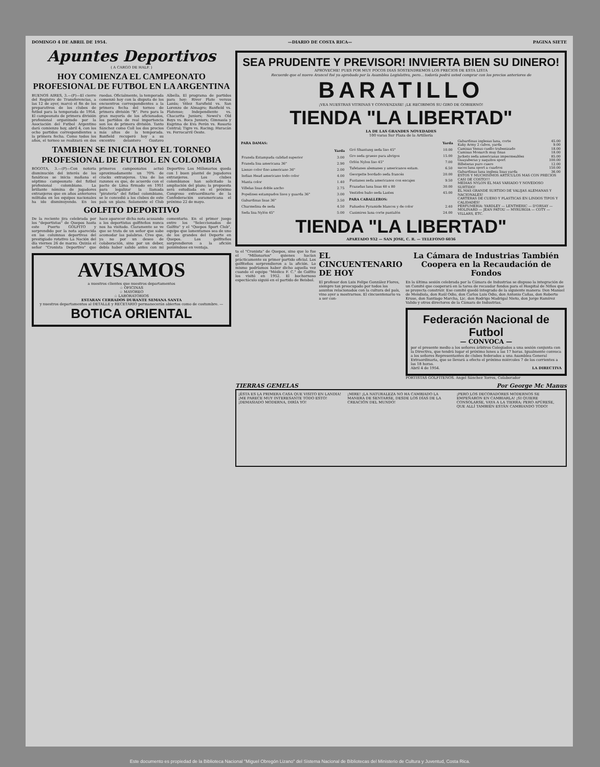DOMINGO 4 DE ABRIL DE 1954. —DIARIO DE COSTA RICA— PAGINA SIETE
Apuntes Deportivos
( A CARGO DE HALF. )
HOY COMIENZA EL CAMPEONATO PROFESIONAL DE FUTBOL EN LA ARGENTINA
BUENOS AIRES, 3.—(P)—El cierre del Registro de Transferencias, a las 12 de ayer, marcó el fin de los preparativos de los clubes de futbol para la temporada de 1954. El campeonato de primera división profesional organizado por la Asociación del Futbol Argentino dará comienzo hoy, abril 4, con los ocho partidos correspondientes a la primera fecha. Como todos los años, el torneo se realizará en dos ruedas. Oficialmente, la temporada comenzó hoy con la disputa de los encuentros correspondientes a la primera fecha del torneo de primera división "B". Pero para la gran mayoría de los aficionados, los partidos de real importancia son los de primera división. Tanto Sánchez como Coll los dos precios más altos de la temporada. Banfield recuperó hoy a su excentro delantero Gustavo Albella. El programa de partidos para hoy: River Plate versus Lanús; Vélez Sarsfield vs. San Lorenzo de Almagro; Banfield vs. Platense; Independiente vs. Chacarita Juniors; Newel's Old Boys vs. Boca Juniors; Gimnasia y Esgrima de Eva Perón vs. Rosario Central; Tigre vs. Racing; Huracán vs. Ferrocarril Oeste.
TAMBIEN SE INICIA HOY EL TORNEO PROFESIONAL DE FUTBOL EN COLOMBIA
BOGOTA, 3.—(P)—Con notoria disminución del interés de los fanáticos se inicia mañana el séptimo campeonato del futbol profesional colombiano. La brillante nómina de jugadores extranjeros que en años anteriores militaba en los equipos nacionales ha ido disminuyendo. En los primeros campeonatos actuó aproximadamente un 70% de cracks extranjeros. Una de las razones es que, de acuerdo con el pacto de Lima firmado en 1951 para legalizar la llamada "piratería" del futbol colombiano, se le concedió a los clubes de este país un plazo. Solamente el Club Deportivo Los Millonarios queda con 1 buen plantel de jugadores extranjeros. Los clubes colombianos han solicitado la ampliación del plazo; la propuesta será estudiada en el próximo Congreso extraordinario de la Confederación suramericana el próximo 22 de mayo.
GOLFITO DEPORTIVO
De la reciente jira celebrada por los "deportistas" de Quepos hasta este Puerto GOLFITO y sorprendido por la nota aparecida en las columnas deportivas del prestigiado rotativo La Nación del día viernes 26 de marzo. Quizás el señor "Cronista Deportivo" que hace aparecer dicha nota acusando a los deportistas golfiteños nunca nos ha visitado. Claramente se ve que se trata de un señor que sabe acomodar las palabras. Creo que, ya no por un deseo de colaboración, sino por un deber, debía haber salido antes con mi comentario. En el primer juego entre los "Seleccionados de Golfito" y el "Quepos Sport Club", equipo que lamentamos sea de uno de los grandes del Deporte en Quepos. Los golfiteños sorprendieron a la afición poniéndose en ventaja.
AVISAMOS
a nuestros clientes que nuestros departamentos
☆ OFICINAS
☆ MAYOREO
☆ LABORATORIOS
ESTARAN CERRADOS DURANTE SEMANA SANTA
y nuestros departamentos al DETALLE y RECETARIO permanecerán abiertos como de costumbre. —
BOTICA ORIENTAL
SEA PRUDENTE Y PREVISOR! INVIERTA BIEN SU DINERO!
APROVECHE! PUES POR MUY POCOS DIAS SOSTENDREMOS LOS PRECIOS DE ESTA LISTA
Recuerde que el nuevo Arancel fué ya aprobado por la Asamblea Legislativa, pero... todavía podrá usted comprar con los precios anteriores de
BARATILLO
¡VEA NUESTRAS VITRINAS Y CONVENZASE! ¡LE RECIBIMOS SU GIRO DE GOBIERNO!
TIENDA "LA LIBERTAD"
LA DE LAS GRANDES NOVEDADES
100 varas Sur Plaza de la Artillería
| PARA DAMAS: | |
| --- | --- |
| | Yarda |
| Franela Estampada calidad superior | 3.00 |
| Franela lisa americana 36" | 2.90 |
| Lienzo color fino americano 36" | 2.00 |
| Indian Head americano todo color | 4.00 |
| Manta color | 1.40 |
| Villelas lisas doble ancho | 2.75 |
| Popelines estampados lisos y guarda 36" | 3.00 |
| Gabardinas lisas 36" | 3.50 |
| Charmelina de seda | 4.50 |
| Seda lisa Nylón 45" | 5.00 |
| | Yarda |
| Gró Shantung seda liso 45" | 10.00 |
| Gro seda grueso para abrigos | 15.00 |
| Orlón Nylon liso 45" | 7.00 |
| Tafetanes alemanes y americanos estam. | 6.50 |
| Georgette bordado seda francés | 20.00 |
| Fustanes seda americanos con encajes | 9.50 |
| Frazadas lana lisas 60 x 80 | 30.00 |
| Vestidos baño seda Lastex | 45.00 |
| PARA CABALLEROS: | |
| Pañuelos Pyramide blancos y de color | 2.40 |
| Casimires lana corte pantalón | 24.00 |
| Gabardinas inglesas lana, corte | 45.00 |
| Kaky Army 2 cabos, yarda | 9.00 |
| Camisas Venus cuello trubenizado | 18.00 |
| Camisas Monarch muy finas | 18.00 |
| Jackets seda americanas impermeables | 85.00 |
| Guayaberas y saquitos sport | 100.00 |
| Billeteras puro cuero | 12.00 |
| sacos lana sport a cuadros | 150.00 |
| Gabardinas lana inglesa lisas yarda | 36.00 |
| ESTOS Y MUCHISIMOS ARTICULOS MAS CON PRECIOS CASI DE COSTO!!! MEDIAS NYLON EL MAS VARIADO Y NOVEDOSO SURTIDO! EL MAS GRANDE SURTIDO DE VALIJAS ALEMANAS Y NACIONALES! CARTERAS DE CUERO Y PLASTICAS EN LINDOS TIPOS Y CALIDADES! PERFUMERIA: YARDLEY — LENTHERIC — D'ORSAY — MOLINARD — JEAN PATOU — MYRURGIA — COTY — VILLARS, ETC. | |
TIENDA "LA LIBERTAD"
APARTADO 932 — SAN JOSE, C. R. — TELEFONO 6036
ta el "Cronista" de Quepos, sino que lo fue el "Millonarios" quienes hacían prácticamente su primer partido oficial. Los golfiteños sorprendieron a la afición. Lo mismo podríamos haber dicho aquella vez cuando el equipo "Médico F. C." de Golfito los visitó en 1952. El bochornoso espectáculo siguió en el partido de Beisbol.
EL CINCUENTENARIO DE HOY
El profesor don Luis Felipe González Flores, siempre tan preocupado por todos los asuntos relacionados con la cultura del país, vino ayer a mostrarnos. El cincuentenario va a ser con-
La Cámara de Industrias También Coopera en la Recaudación de Fondos
En la última sesión celebrada por la Cámara de Industrias se dispuso la integración de un Comité que cooperará en la tarea de recaudar fondos para el Hospital de Niños que se proyecta construir. Ese comité quedó integrado de la siguiente manera: Don Manuel de Mendiola, don Raúl Odio, don Carlos Luis Odio, don Antonio Cañas, don Roberto Kruse, don Santiago Marcha, Lic. don Rodrigo Madrigal Nieto, don Jorge Ramírez Valido y otros directores de la Cámara de Industrias.
Federación Nacional de Futbol
— CONVOCA —
por el presente medio a los señores árbitros Colegiados a una sesión conjunta con la Directiva, que tendrá lugar el próximo lunes a las 17 horas. Igualmente convoca a los señores Representantes de clubes federados a una Asamblea General Extraordinaria, que se llevará a efecto el próximo miércoles 7 de los corrientes a las 18 horas.
Abril 4 de 1954. LA DIRECTIVA
PORTISTAS GOLFITEÑOS. Angel Sánchez Torres, Colaborador
TIERRAS GEMELAS Por George Mc Manus
¡ÉSTA ES LA PRIMERA CASA QUE VISITO EN LANDIA! ¡ME PARECE MUY INTERESANTE TODO ESTO! ¡DEMASIADO MODERNA, DIRÍA YO!
¡MIRE! ¡LA NATURALEZA NO HA CAMBIADO LA MANERA DE SENTARSE, DESDE LOS DÍAS DE LA CREACIÓN DEL MUNDO!
¡PERO LOS DECORADORES MODERNOS SE EMPEÑARON EN CAMBIARLA! ¡SI QUIERE CONSOLARSE, VAYA A LA TIERRA; PERO APÚRESE, QUE ALLÍ TAMBIÉN ESTÁN CAMBIANDO TODO!
Este documento es propiedad de la Biblioteca Nacional "Miguel Obregón Lizano" del Sistema Nacional de Bibliotecas del Ministerio de Cultura y Juventud, Costa Rica.